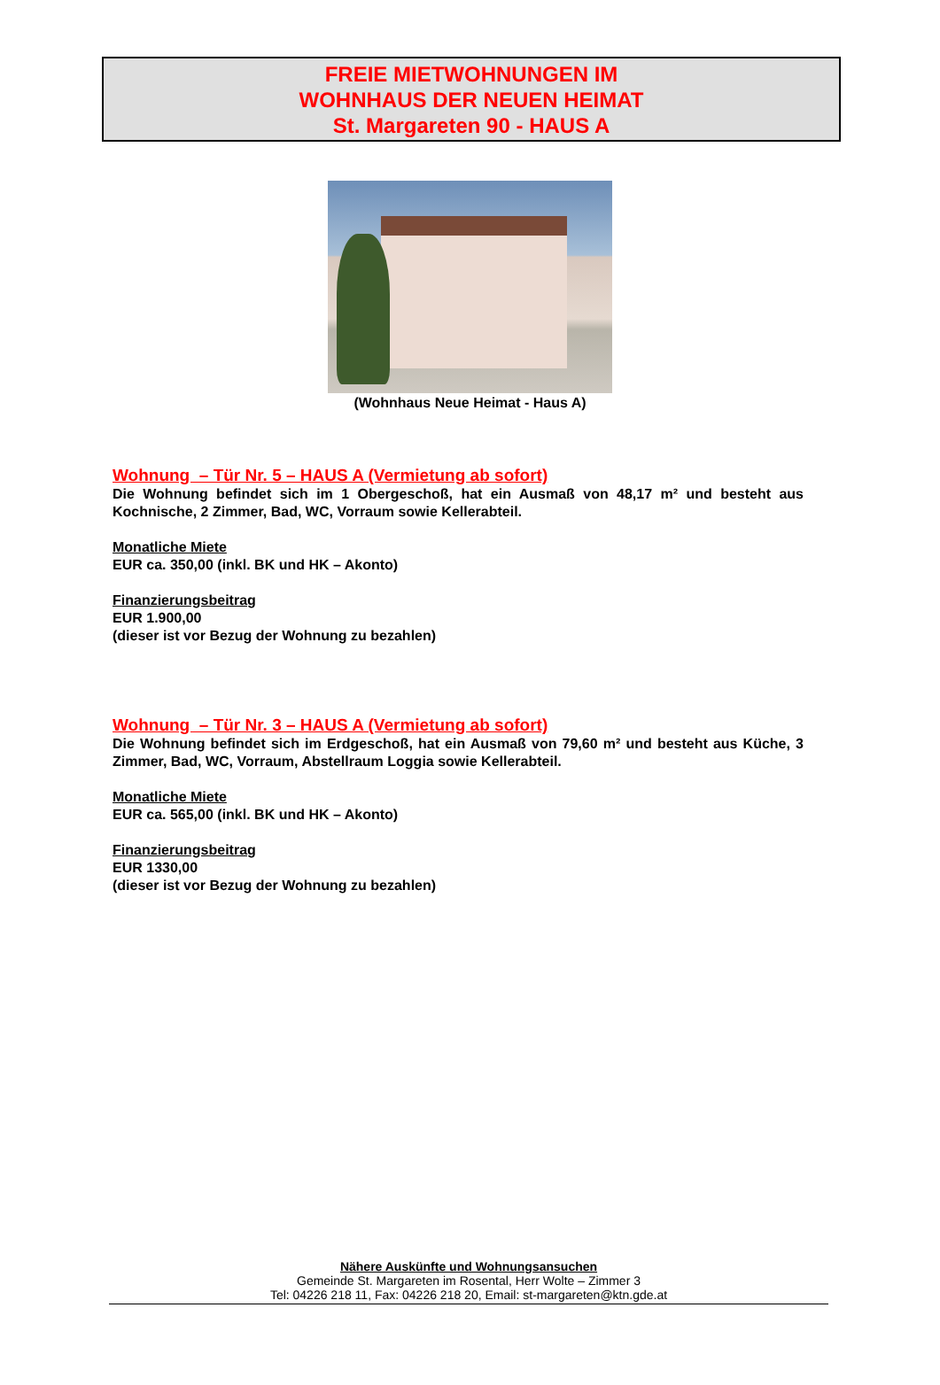FREIE MIETWOHNUNGEN IM
WOHNHAUS DER NEUEN HEIMAT
St. Margareten 90 - HAUS A
(Wohnhaus Neue Heimat - Haus A)
Wohnung – Tür Nr. 5 – HAUS A (Vermietung ab sofort)
Die Wohnung befindet sich im 1 Obergeschoß, hat ein Ausmaß von 48,17 m² und besteht aus Kochnische, 2 Zimmer, Bad, WC, Vorraum sowie Kellerabteil.
Monatliche Miete
EUR ca. 350,00 (inkl. BK und HK – Akonto)
Finanzierungsbeitrag
EUR 1.900,00
(dieser ist vor Bezug der Wohnung zu bezahlen)
Wohnung – Tür Nr. 3 – HAUS A (Vermietung ab sofort)
Die Wohnung befindet sich im Erdgeschoß, hat ein Ausmaß von 79,60 m² und besteht aus Küche, 3 Zimmer, Bad, WC, Vorraum, Abstellraum Loggia sowie Kellerabteil.
Monatliche Miete
EUR ca. 565,00 (inkl. BK und HK – Akonto)
Finanzierungsbeitrag
EUR 1330,00
(dieser ist vor Bezug der Wohnung zu bezahlen)
Nähere Auskünfte und Wohnungsansuchen
Gemeinde St. Margareten im Rosental, Herr Wolte – Zimmer 3
Tel: 04226 218 11, Fax: 04226 218 20, Email: st-margareten@ktn.gde.at